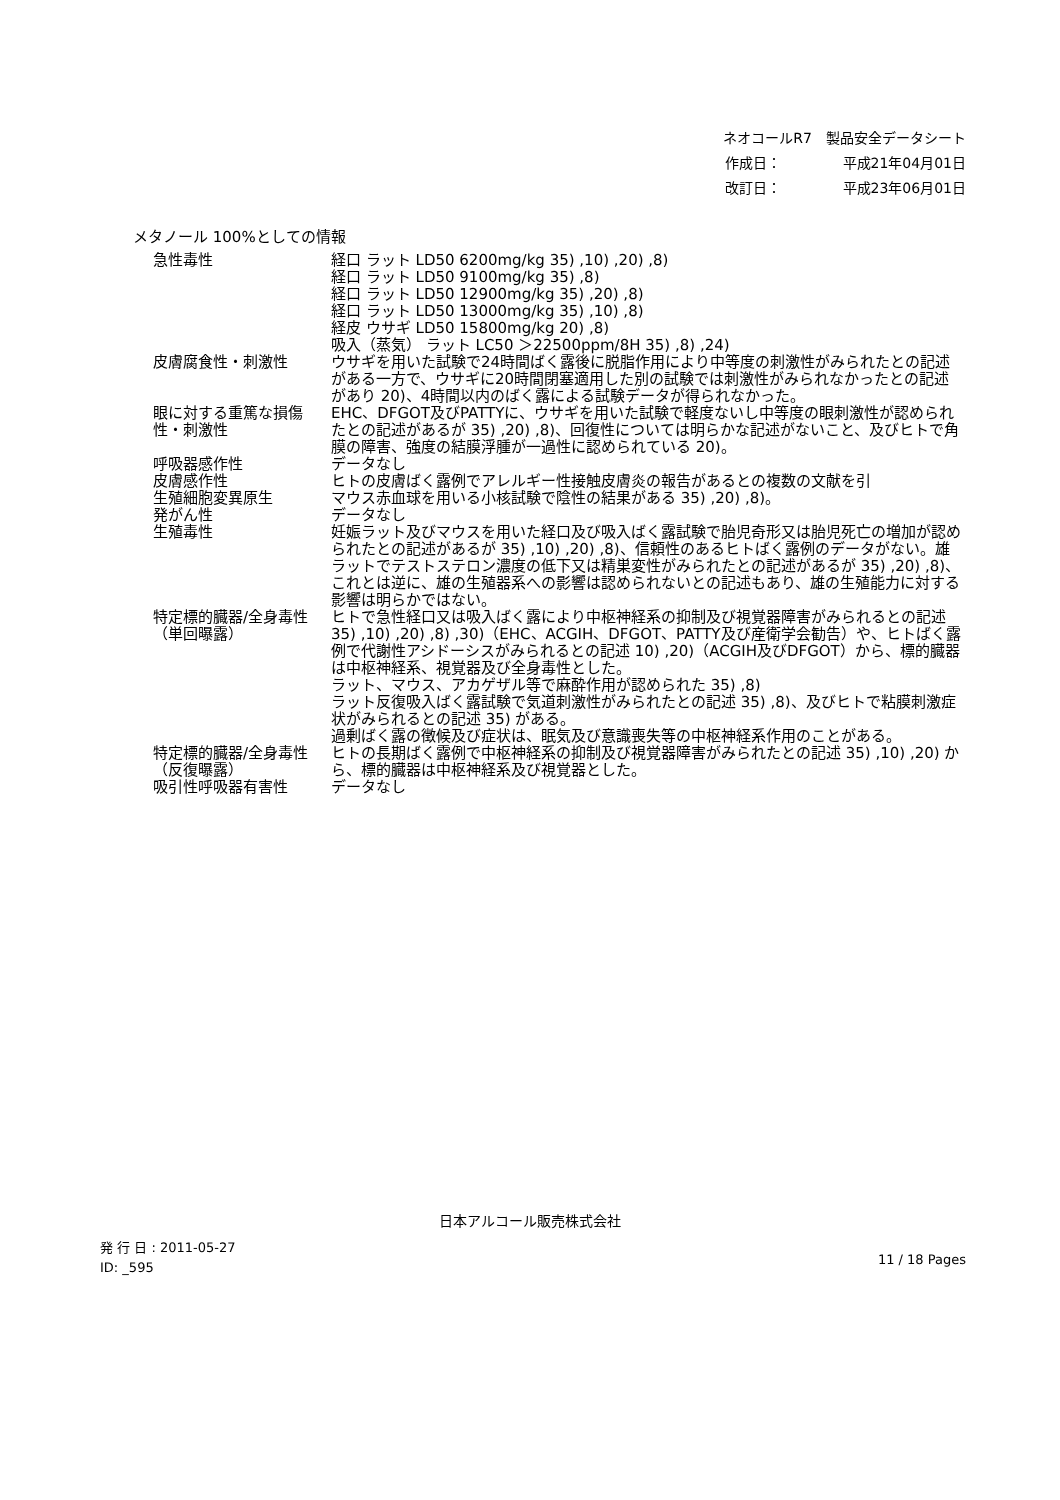ネオコールR7　製品安全データシート
作成日： 平成21年04月01日
改訂日： 平成23年06月01日
メタノール 100%としての情報
| 急性毒性 | 経口 ラット LD50 6200mg/kg 35) ,10) ,20) ,8) 経口 ラット LD50 9100mg/kg 35) ,8) 経口 ラット LD50 12900mg/kg 35) ,20) ,8) 経口 ラット LD50 13000mg/kg 35) ,10) ,8) 経皮 ウサギ LD50 15800mg/kg 20) ,8) 吸入（蒸気） ラット LC50 ＞22500ppm/8H 35) ,8) ,24) |
| 皮膚腐食性・刺激性 | ウサギを用いた試験で24時間ばく露後に脱脂作用により中等度の刺激性がみられたとの記述がある一方で、ウサギに20時間閉塞適用した別の試験では刺激性がみられなかったとの記述があり 20)、4時間以内のばく露による試験データが得られなかった。 |
| 眼に対する重篤な損傷性・刺激性 | EHC、DFGOT及びPATTYに、ウサギを用いた試験で軽度ないし中等度の眼刺激性が認められたとの記述があるが 35) ,20) ,8)、回復性については明らかな記述がないこと、及びヒトで角膜の障害、強度の結膜浮腫が一過性に認められている 20)。 |
| 呼吸器感作性 | データなし |
| 皮膚感作性 | ヒトの皮膚ばく露例でアレルギー性接触皮膚炎の報告があるとの複数の文献を引 |
| 生殖細胞変異原生 | マウス赤血球を用いる小核試験で陰性の結果がある 35) ,20) ,8)。 |
| 発がん性 | データなし |
| 生殖毒性 | 妊娠ラット及びマウスを用いた経口及び吸入ばく露試験で胎児奇形又は胎児死亡の増加が認められたとの記述があるが 35) ,10) ,20) ,8)、信頼性のあるヒトばく露例のデータがない。雄ラットでテストステロン濃度の低下又は精巣変性がみられたとの記述があるが 35) ,20) ,8)、これとは逆に、雄の生殖器系への影響は認められないとの記述もあり、雄の生殖能力に対する影響は明らかではない。 |
| 特定標的臓器/全身毒性（単回曝露） | ヒトで急性経口又は吸入ばく露により中枢神経系の抑制及び視覚器障害がみられるとの記述 35) ,10) ,20) ,8) ,30)（EHC、ACGIH、DFGOT、PATTY及び産衛学会勧告）や、ヒトばく露例で代謝性アシドーシスがみられるとの記述 10) ,20)（ACGIH及びDFGOT）から、標的臓器は中枢神経系、視覚器及び全身毒性とした。 ラット、マウス、アカゲザル等で麻酔作用が認められた 35) ,8) ラット反復吸入ばく露試験で気道刺激性がみられたとの記述 35) ,8)、及びヒトで粘膜刺激症状がみられるとの記述 35) がある。 過剰ばく露の徴候及び症状は、眠気及び意識喪失等の中枢神経系作用のことがある。 |
| 特定標的臓器/全身毒性（反復曝露） | ヒトの長期ばく露例で中枢神経系の抑制及び視覚器障害がみられたとの記述 35) ,10) ,20) から、標的臓器は中枢神経系及び視覚器とした。 |
| 吸引性呼吸器有害性 | データなし |
日本アルコール販売株式会社
発 行 日 : 2011-05-27
ID: _595
11 / 18 Pages